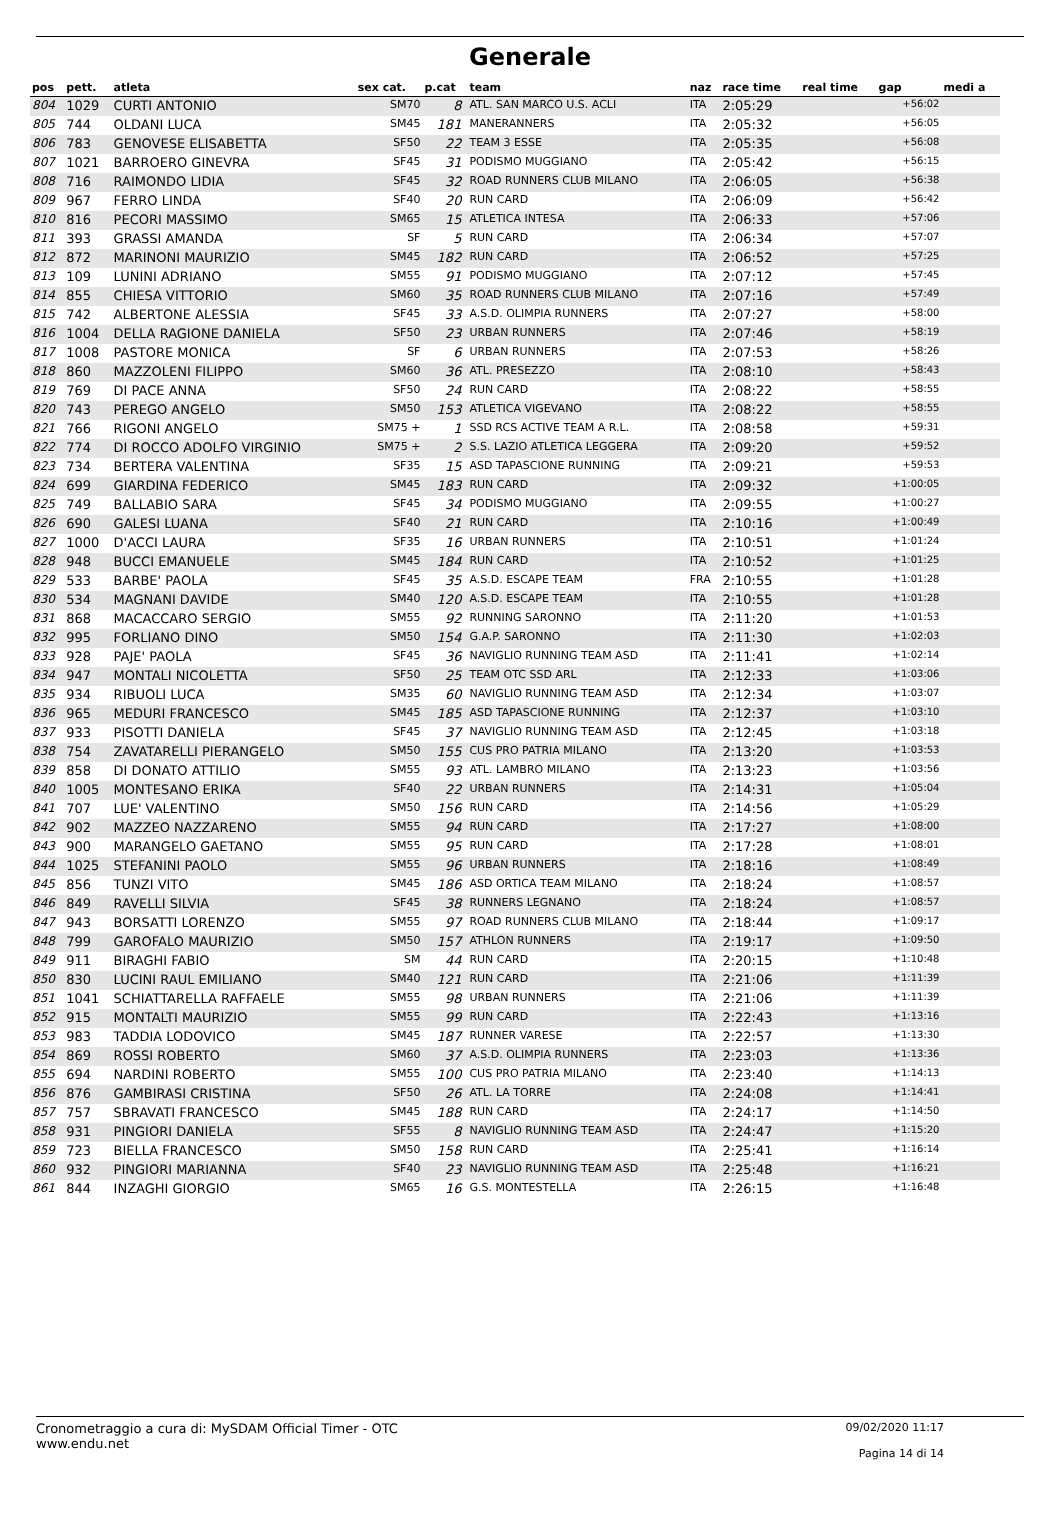Generale
| pos | pett. | atleta | sex cat. | p.cat | team | naz | race time | real time | gap | medi a |
| --- | --- | --- | --- | --- | --- | --- | --- | --- | --- | --- |
| 804 | 1029 | CURTI ANTONIO | SM70 | 8 | ATL. SAN MARCO U.S. ACLI | ITA | 2:05:29 | | +56:02 | |
| 805 | 744 | OLDANI LUCA | SM45 | 181 | MANERANNERS | ITA | 2:05:32 | | +56:05 | |
| 806 | 783 | GENOVESE ELISABETTA | SF50 | 22 | TEAM 3 ESSE | ITA | 2:05:35 | | +56:08 | |
| 807 | 1021 | BARROERO GINEVRA | SF45 | 31 | PODISMO MUGGIANO | ITA | 2:05:42 | | +56:15 | |
| 808 | 716 | RAIMONDO LIDIA | SF45 | 32 | ROAD RUNNERS CLUB MILANO | ITA | 2:06:05 | | +56:38 | |
| 809 | 967 | FERRO LINDA | SF40 | 20 | RUN CARD | ITA | 2:06:09 | | +56:42 | |
| 810 | 816 | PECORI MASSIMO | SM65 | 15 | ATLETICA INTESA | ITA | 2:06:33 | | +57:06 | |
| 811 | 393 | GRASSI AMANDA | SF | 5 | RUN CARD | ITA | 2:06:34 | | +57:07 | |
| 812 | 872 | MARINONI MAURIZIO | SM45 | 182 | RUN CARD | ITA | 2:06:52 | | +57:25 | |
| 813 | 109 | LUNINI ADRIANO | SM55 | 91 | PODISMO MUGGIANO | ITA | 2:07:12 | | +57:45 | |
| 814 | 855 | CHIESA VITTORIO | SM60 | 35 | ROAD RUNNERS CLUB MILANO | ITA | 2:07:16 | | +57:49 | |
| 815 | 742 | ALBERTONE ALESSIA | SF45 | 33 | A.S.D. OLIMPIA RUNNERS | ITA | 2:07:27 | | +58:00 | |
| 816 | 1004 | DELLA RAGIONE DANIELA | SF50 | 23 | URBAN RUNNERS | ITA | 2:07:46 | | +58:19 | |
| 817 | 1008 | PASTORE MONICA | SF | 6 | URBAN RUNNERS | ITA | 2:07:53 | | +58:26 | |
| 818 | 860 | MAZZOLENI FILIPPO | SM60 | 36 | ATL. PRESEZZO | ITA | 2:08:10 | | +58:43 | |
| 819 | 769 | DI PACE ANNA | SF50 | 24 | RUN CARD | ITA | 2:08:22 | | +58:55 | |
| 820 | 743 | PEREGO ANGELO | SM50 | 153 | ATLETICA VIGEVANO | ITA | 2:08:22 | | +58:55 | |
| 821 | 766 | RIGONI ANGELO | SM75 + | 1 | SSD RCS ACTIVE TEAM A R.L. | ITA | 2:08:58 | | +59:31 | |
| 822 | 774 | DI ROCCO ADOLFO VIRGINIO | SM75 + | 2 | S.S. LAZIO ATLETICA LEGGERA | ITA | 2:09:20 | | +59:52 | |
| 823 | 734 | BERTERA VALENTINA | SF35 | 15 | ASD TAPASCIONE RUNNING | ITA | 2:09:21 | | +59:53 | |
| 824 | 699 | GIARDINA FEDERICO | SM45 | 183 | RUN CARD | ITA | 2:09:32 | | +1:00:05 | |
| 825 | 749 | BALLABIO SARA | SF45 | 34 | PODISMO MUGGIANO | ITA | 2:09:55 | | +1:00:27 | |
| 826 | 690 | GALESI LUANA | SF40 | 21 | RUN CARD | ITA | 2:10:16 | | +1:00:49 | |
| 827 | 1000 | D'ACCI LAURA | SF35 | 16 | URBAN RUNNERS | ITA | 2:10:51 | | +1:01:24 | |
| 828 | 948 | BUCCI EMANUELE | SM45 | 184 | RUN CARD | ITA | 2:10:52 | | +1:01:25 | |
| 829 | 533 | BARBE' PAOLA | SF45 | 35 | A.S.D. ESCAPE TEAM | FRA | 2:10:55 | | +1:01:28 | |
| 830 | 534 | MAGNANI DAVIDE | SM40 | 120 | A.S.D. ESCAPE TEAM | ITA | 2:10:55 | | +1:01:28 | |
| 831 | 868 | MACACCARO SERGIO | SM55 | 92 | RUNNING SARONNO | ITA | 2:11:20 | | +1:01:53 | |
| 832 | 995 | FORLIANO DINO | SM50 | 154 | G.A.P. SARONNO | ITA | 2:11:30 | | +1:02:03 | |
| 833 | 928 | PAJE' PAOLA | SF45 | 36 | NAVIGLIO RUNNING TEAM ASD | ITA | 2:11:41 | | +1:02:14 | |
| 834 | 947 | MONTALI NICOLETTA | SF50 | 25 | TEAM OTC SSD ARL | ITA | 2:12:33 | | +1:03:06 | |
| 835 | 934 | RIBUOLI LUCA | SM35 | 60 | NAVIGLIO RUNNING TEAM ASD | ITA | 2:12:34 | | +1:03:07 | |
| 836 | 965 | MEDURI FRANCESCO | SM45 | 185 | ASD TAPASCIONE RUNNING | ITA | 2:12:37 | | +1:03:10 | |
| 837 | 933 | PISOTTI DANIELA | SF45 | 37 | NAVIGLIO RUNNING TEAM ASD | ITA | 2:12:45 | | +1:03:18 | |
| 838 | 754 | ZAVATARELLI PIERANGELO | SM50 | 155 | CUS PRO PATRIA MILANO | ITA | 2:13:20 | | +1:03:53 | |
| 839 | 858 | DI DONATO ATTILIO | SM55 | 93 | ATL. LAMBRO MILANO | ITA | 2:13:23 | | +1:03:56 | |
| 840 | 1005 | MONTESANO ERIKA | SF40 | 22 | URBAN RUNNERS | ITA | 2:14:31 | | +1:05:04 | |
| 841 | 707 | LUE' VALENTINO | SM50 | 156 | RUN CARD | ITA | 2:14:56 | | +1:05:29 | |
| 842 | 902 | MAZZEO NAZZARENO | SM55 | 94 | RUN CARD | ITA | 2:17:27 | | +1:08:00 | |
| 843 | 900 | MARANGELO GAETANO | SM55 | 95 | RUN CARD | ITA | 2:17:28 | | +1:08:01 | |
| 844 | 1025 | STEFANINI PAOLO | SM55 | 96 | URBAN RUNNERS | ITA | 2:18:16 | | +1:08:49 | |
| 845 | 856 | TUNZI VITO | SM45 | 186 | ASD ORTICA TEAM MILANO | ITA | 2:18:24 | | +1:08:57 | |
| 846 | 849 | RAVELLI SILVIA | SF45 | 38 | RUNNERS LEGNANO | ITA | 2:18:24 | | +1:08:57 | |
| 847 | 943 | BORSATTI LORENZO | SM55 | 97 | ROAD RUNNERS CLUB MILANO | ITA | 2:18:44 | | +1:09:17 | |
| 848 | 799 | GAROFALO MAURIZIO | SM50 | 157 | ATHLON RUNNERS | ITA | 2:19:17 | | +1:09:50 | |
| 849 | 911 | BIRAGHI FABIO | SM | 44 | RUN CARD | ITA | 2:20:15 | | +1:10:48 | |
| 850 | 830 | LUCINI RAUL EMILIANO | SM40 | 121 | RUN CARD | ITA | 2:21:06 | | +1:11:39 | |
| 851 | 1041 | SCHIATTARELLA RAFFAELE | SM55 | 98 | URBAN RUNNERS | ITA | 2:21:06 | | +1:11:39 | |
| 852 | 915 | MONTALTI MAURIZIO | SM55 | 99 | RUN CARD | ITA | 2:22:43 | | +1:13:16 | |
| 853 | 983 | TADDIA LODOVICO | SM45 | 187 | RUNNER VARESE | ITA | 2:22:57 | | +1:13:30 | |
| 854 | 869 | ROSSI ROBERTO | SM60 | 37 | A.S.D. OLIMPIA RUNNERS | ITA | 2:23:03 | | +1:13:36 | |
| 855 | 694 | NARDINI ROBERTO | SM55 | 100 | CUS PRO PATRIA MILANO | ITA | 2:23:40 | | +1:14:13 | |
| 856 | 876 | GAMBIRASI CRISTINA | SF50 | 26 | ATL. LA TORRE | ITA | 2:24:08 | | +1:14:41 | |
| 857 | 757 | SBRAVATI FRANCESCO | SM45 | 188 | RUN CARD | ITA | 2:24:17 | | +1:14:50 | |
| 858 | 931 | PINGIORI DANIELA | SF55 | 8 | NAVIGLIO RUNNING TEAM ASD | ITA | 2:24:47 | | +1:15:20 | |
| 859 | 723 | BIELLA FRANCESCO | SM50 | 158 | RUN CARD | ITA | 2:25:41 | | +1:16:14 | |
| 860 | 932 | PINGIORI MARIANNA | SF40 | 23 | NAVIGLIO RUNNING TEAM ASD | ITA | 2:25:48 | | +1:16:21 | |
| 861 | 844 | INZAGHI GIORGIO | SM65 | 16 | G.S. MONTESTELLA | ITA | 2:26:15 | | +1:16:48 | |
Cronometraggio a cura di: MySDAM Official Timer - OTC
www.endu.net
09/02/2020 11:17
Pagina 14 di 14